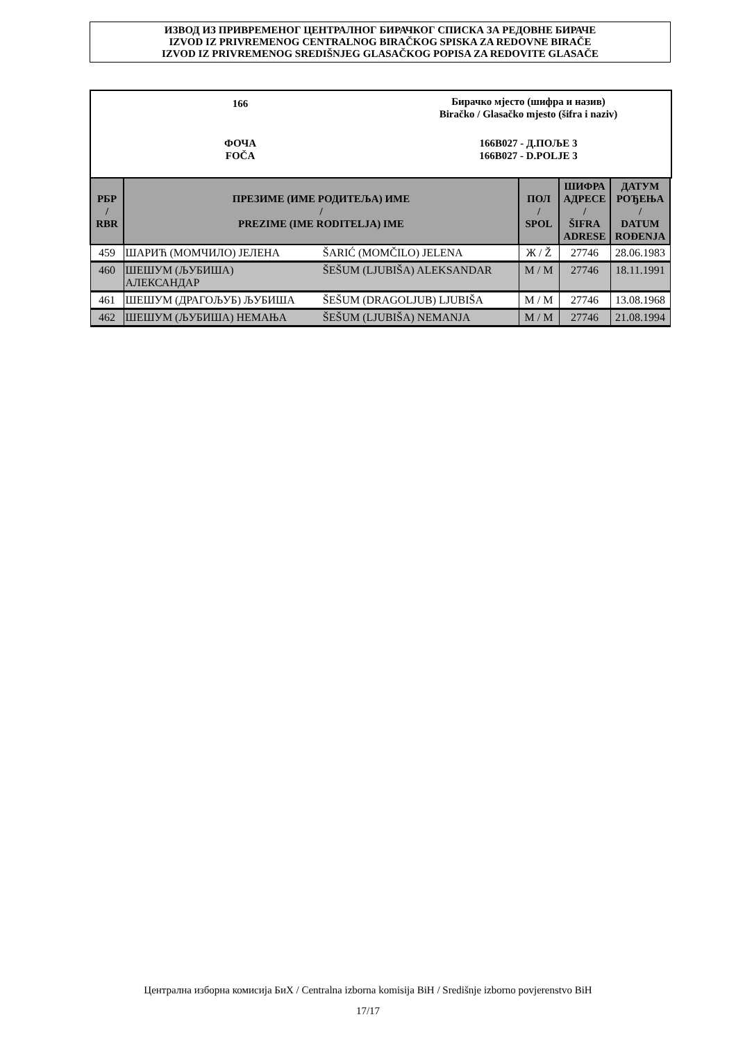ИЗВОД ИЗ ПРИВРЕМЕНОГ ЦЕНТРАЛНОГ БИРАЧКОГ СПИСКА ЗА РЕДОВНЕ БИРАЧЕ
IZVOD IZ PRIVREMENOG CENTRALNOG BIRAČKOG SPISKA ZA REDOVNE BIRAČE
IZVOD IZ PRIVREMENOG SREDIŠNJEG GLASAČKOG POPISA ZA REDOVITE GLASAČE
166
Бирачко мјесто (шифра и назив)
Biračko / Glasačko mjesto (šifra i naziv)
ФОЧА
FOČA
166B027 - Д.ПОЉЕ 3
166B027 - D.POLJE 3
| РБР / RBR | ПРЕЗИМЕ (ИМЕ РОДИТЕЉА) ИМЕ / PREZIME (IME RODITELJA) IME | | ПОЛ / SPOL | ШИФРА АДРЕСЕ / ŠIFRA ADRESE | ДАТУМ РОЂЕЊА / DATUM ROĐENJA |
| --- | --- | --- | --- | --- | --- |
| 459 | ШАРИЋ (МОМЧИЛО) ЈЕЛЕНА | ŠARIĆ (MOMČILO) JELENA | Ж / Ž | 27746 | 28.06.1983 |
| 460 | ШЕШУМ (ЉУБИША) АЛЕКСАНДАР | ŠEŠUM (LJUBIŠA) ALEKSANDAR | M / M | 27746 | 18.11.1991 |
| 461 | ШЕШУМ (ДРАГОЉУБ) ЉУБИША | ŠEŠUM (DRAGOLJUB) LJUBIŠA | M / M | 27746 | 13.08.1968 |
| 462 | ШЕШУМ (ЉУБИША) НЕМАЊА | ŠEŠUM (LJUBIŠA) NEMANJA | M / M | 27746 | 21.08.1994 |
Централна изборна комисија БиХ / Centralna izborna komisija BiH / Središnje izborno povjerenstvo BiH
17/17